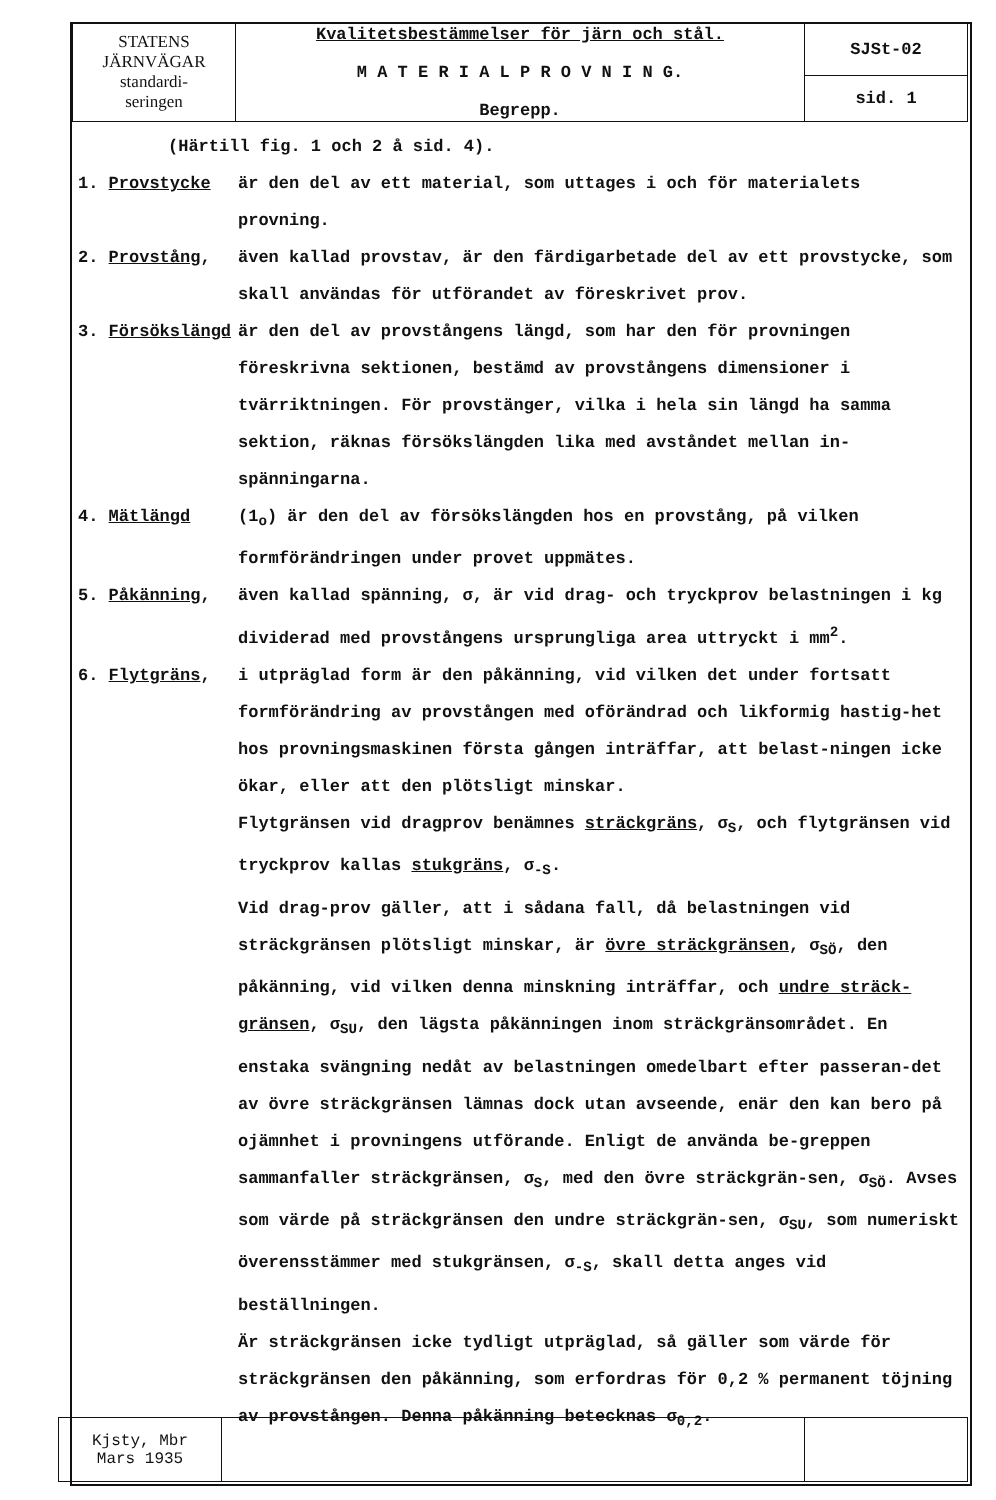| STATENS JÄRNVÄGAR standardi- seringen | Kvalitetsbestämmelser för järn och stål. M A T E R I A L P R O V N I N G. Begrepp. | SJSt-02 |
| | | sid. 1 |
(Härtill fig. 1 och 2 å sid. 4).
1. Provstycke är den del av ett material, som uttages i och för materialets provning.
2. Provstång, även kallad provstav, är den färdigarbetade del av ett provstycke, som skall användas för utförandet av föreskrivet prov.
3. Försökslängd är den del av provstångens längd, som har den för provningen föreskrivna sektionen, bestämd av provstångens dimensioner i tvärriktningen. För provstänger, vilka i hela sin längd ha samma sektion, räknas försökslängden lika med avståndet mellan in-spänningarna.
4. Mätlängd (1<sub>o</sub>) är den del av försökslängden hos en provstång, på vilken formförändringen under provet uppmätes.
5. Påkänning, även kallad spänning, σ, är vid drag- och tryckprov belastningen i kg dividerad med provstångens ursprungliga area uttryckt i mm<sup>2</sup>.
6. Flytgräns, i utpräglad form är den påkänning, vid vilken det under fortsatt formförändring av provstången med oförändrad och likformig hastig-het hos provningsmaskinen första gången inträffar, att belast-ningen icke ökar, eller att den plötsligt minskar.
Flytgränsen vid dragprov benämnes sträckgräns, σ<sub>S</sub>, och flytgränsen vid tryckprov kallas stukgräns, σ<sub>-S</sub>.
Vid drag-prov gäller, att i sådana fall, då belastningen vid sträckgränsen plötsligt minskar, är övre sträckgränsen, σ<sub>SÖ</sub>, den påkänning, vid vilken denna minskning inträffar, och undre sträck-gränsen, σ<sub>SU</sub>, den lägsta påkänningen inom sträckgränsområdet. En enstaka svängning nedåt av belastningen omedelbart efter passeran-det av övre sträckgränsen lämnas dock utan avseende, enär den kan bero på ojämnhet i provningens utförande. Enligt de använda be-greppen sammanfaller sträckgränsen, σ<sub>S</sub>, med den övre sträckgrän-sen, σ<sub>SÖ</sub>. Avses som värde på sträckgränsen den undre sträckgrän-sen, σ<sub>SU</sub>, som numeriskt överensstämmer med stukgränsen, σ<sub>-S</sub>, skall detta anges vid beställningen.
Är sträckgränsen icke tydligt utpräglad, så gäller som värde för sträckgränsen den påkänning, som erfordras för 0,2 % permanent töjning av provstången. Denna påkänning betecknas σ<sub>0,2</sub>.
| Kjsty, Mbr Mars 1935 | | |